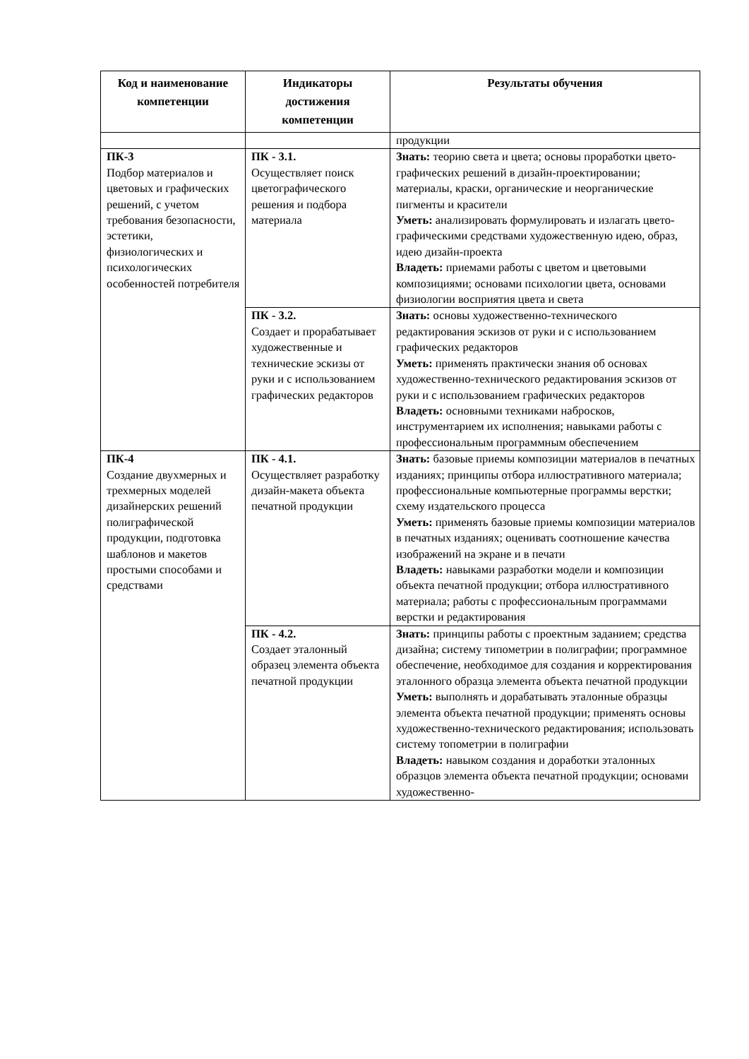| Код и наименование компетенции | Индикаторы достижения компетенции | Результаты обучения |
| --- | --- | --- |
| | | продукции |
| ПК-3 Подбор материалов и цветовых и графических решений, с учетом требования безопасности, эстетики, физиологических и психологических особенностей потребителя | ПК - 3.1. Осуществляет поиск цветографического решения и подбора материала | Знать: теорию света и цвета; основы проработки цвето-графических решений в дизайн-проектировании; материалы, краски, органические и неорганические пигменты и красители Уметь: анализировать формулировать и излагать цвето-графическими средствами художественную идею, образ, идею дизайн-проекта Владеть: приемами работы с цветом и цветовыми композициями; основами психологии цвета, основами физиологии восприятия цвета и света |
| | ПК - 3.2. Создает и прорабатывает художественные и технические эскизы от руки и с использованием графических редакторов | Знать: основы художественно-технического редактирования эскизов от руки и с использованием графических редакторов Уметь: применять практически знания об основах художественно-технического редактирования эскизов от руки и с использованием графических редакторов Владеть: основными техниками набросков, инструментарием их исполнения; навыками работы с профессиональным программным обеспечением |
| ПК-4 Создание двухмерных и трехмерных моделей дизайнерских решений полиграфической продукции, подготовка шаблонов и макетов простыми способами и средствами | ПК - 4.1. Осуществляет разработку дизайн-макета объекта печатной продукции | Знать: базовые приемы композиции материалов в печатных изданиях; принципы отбора иллюстративного материала; профессиональные компьютерные программы верстки; схему издательского процесса Уметь: применять базовые приемы композиции материалов в печатных изданиях; оценивать соотношение качества изображений на экране и в печати Владеть: навыками разработки модели и композиции объекта печатной продукции; отбора иллюстративного материала; работы с профессиональным программами верстки и редактирования |
| | ПК - 4.2. Создает эталонный образец элемента объекта печатной продукции | Знать: принципы работы с проектным заданием; средства дизайна; систему типометрии в полиграфии; программное обеспечение, необходимое для создания и корректирования эталонного образца элемента объекта печатной продукции Уметь: выполнять и дорабатывать эталонные образцы элемента объекта печатной продукции; применять основы художественно-технического редактирования; использовать систему топометрии в полиграфии Владеть: навыком создания и доработки эталонных образцов элемента объекта печатной продукции; основами художественно- |